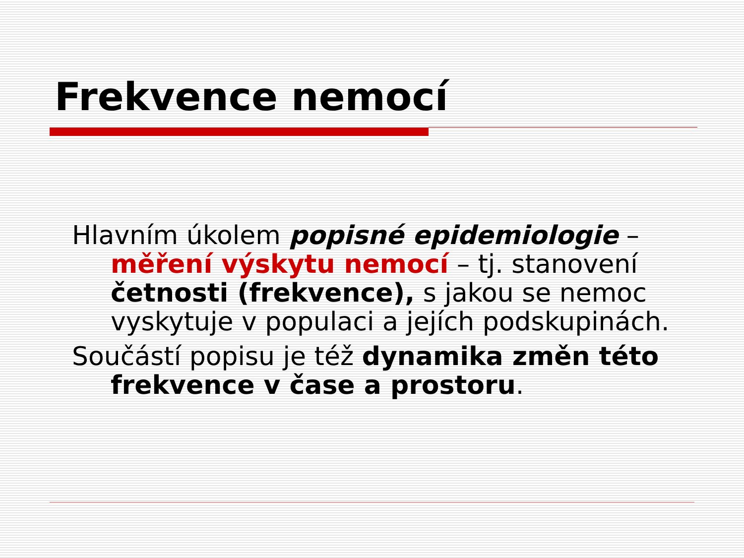Frekvence nemocí
Hlavním úkolem popisné epidemiologie – měření výskytu nemocí – tj. stanovení četnosti (frekvence), s jakou se nemoc vyskytuje v populaci a jejích podskupinách.
Součástí popisu je též dynamika změn této frekvence v čase a prostoru.